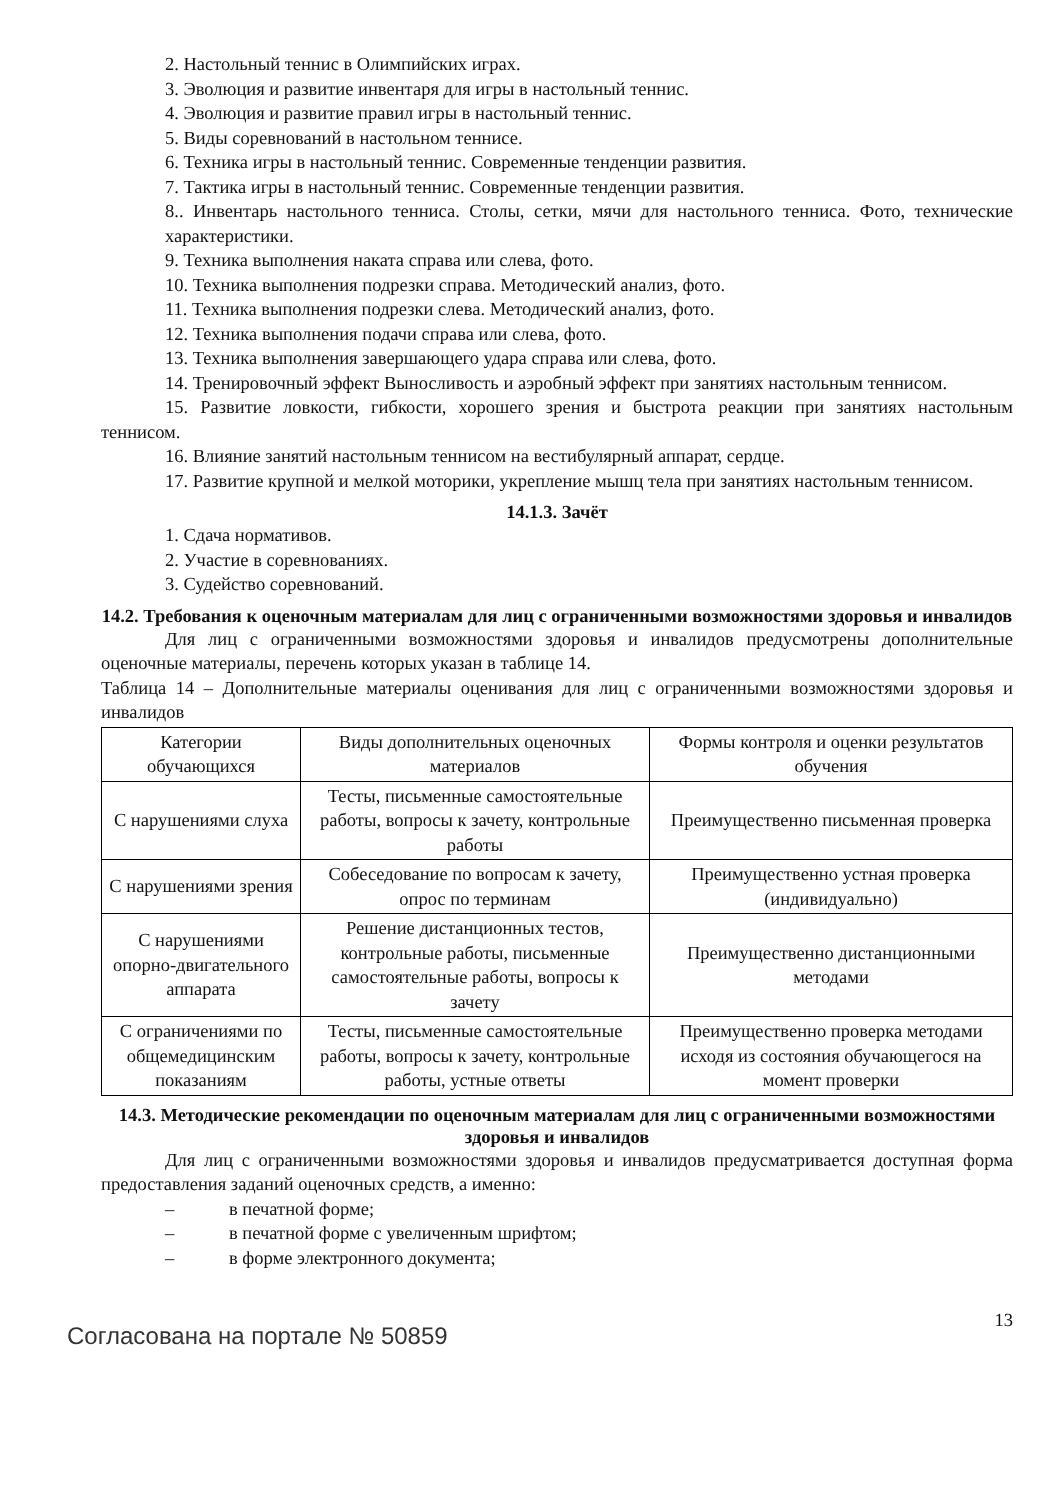2. Настольный теннис в Олимпийских играх.
3. Эволюция и развитие инвентаря для игры в настольный теннис.
4. Эволюция и развитие правил игры в настольный теннис.
5. Виды соревнований в настольном теннисе.
6. Техника игры в настольный теннис. Современные тенденции развития.
7. Тактика игры в настольный теннис. Современные тенденции развития.
8.. Инвентарь настольного тенниса. Столы, сетки, мячи для настольного тенниса. Фото, технические характеристики.
9. Техника выполнения наката справа или слева, фото.
10. Техника выполнения подрезки справа. Методический анализ, фото.
11. Техника выполнения подрезки слева. Методический анализ, фото.
12. Техника выполнения подачи справа или слева, фото.
13. Техника выполнения завершающего удара справа или слева, фото.
14. Тренировочный эффект Выносливость и аэробный эффект при занятиях настольным теннисом.
15. Развитие ловкости, гибкости, хорошего зрения и быстрота реакции при занятиях настольным теннисом.
16. Влияние занятий настольным теннисом на вестибулярный аппарат, сердце.
17. Развитие крупной и мелкой моторики, укрепление мышц тела при занятиях настольным теннисом.
14.1.3. Зачёт
1. Сдача нормативов.
2. Участие в соревнованиях.
3. Судейство соревнований.
14.2. Требования к оценочным материалам для лиц с ограниченными возможностями здоровья и инвалидов
Для лиц с ограниченными возможностями здоровья и инвалидов предусмотрены дополнительные оценочные материалы, перечень которых указан в таблице 14.
Таблица 14 – Дополнительные материалы оценивания для лиц с ограниченными возможностями здоровья и инвалидов
| Категории обучающихся | Виды дополнительных оценочных материалов | Формы контроля и оценки результатов обучения |
| С нарушениями слуха | Тесты, письменные самостоятельные работы, вопросы к зачету, контрольные работы | Преимущественно письменная проверка |
| С нарушениями зрения | Собеседование по вопросам к зачету, опрос по терминам | Преимущественно устная проверка (индивидуально) |
| С нарушениями опорно-двигательного аппарата | Решение дистанционных тестов, контрольные работы, письменные самостоятельные работы, вопросы к зачету | Преимущественно дистанционными методами |
| С ограничениями по общемедицинским показаниям | Тесты, письменные самостоятельные работы, вопросы к зачету, контрольные работы, устные ответы | Преимущественно проверка методами исходя из состояния обучающегося на момент проверки |
14.3. Методические рекомендации по оценочным материалам для лиц с ограниченными возможностями здоровья и инвалидов
Для лиц с ограниченными возможностями здоровья и инвалидов предусматривается доступная форма предоставления заданий оценочных средств, а именно:
– в печатной форме;
– в печатной форме с увеличенным шрифтом;
– в форме электронного документа;
Согласована на портале № 50859
13